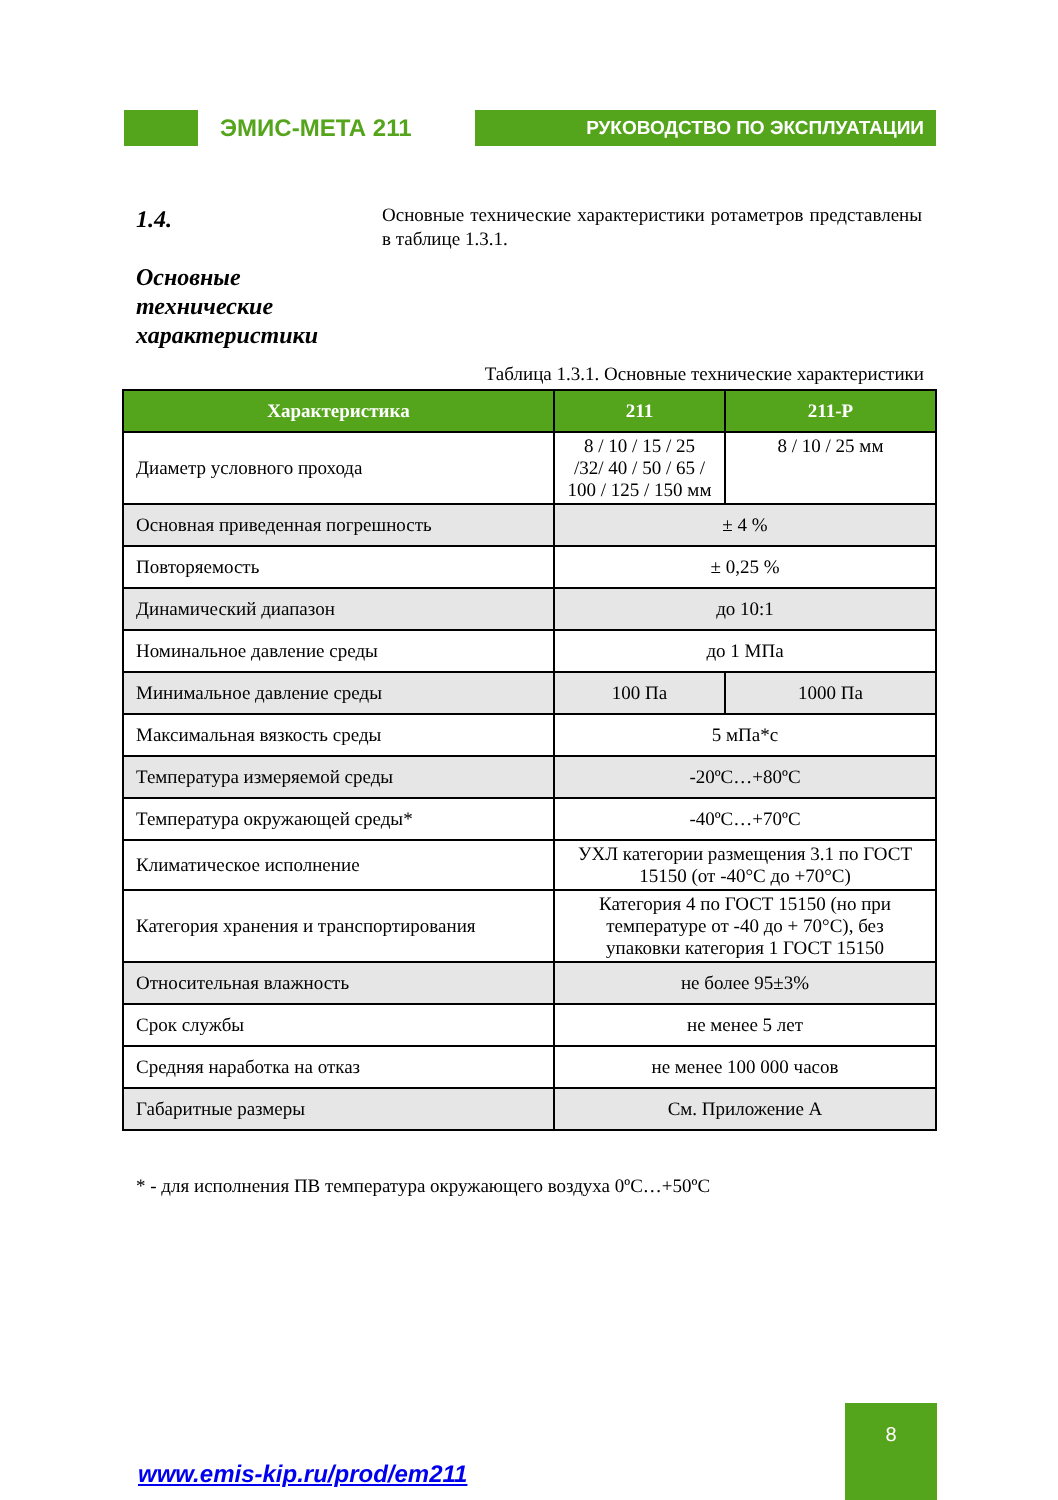ЭМИС-МЕТА 211
РУКОВОДСТВО ПО ЭКСПЛУАТАЦИИ
1.4.
Основные технические характеристики
Основные технические характеристики ротаметров представлены в таблице 1.3.1.
Таблица 1.3.1. Основные технические характеристики
| Характеристика | 211 | | 211-Р |
| --- | --- | --- | --- |
| Диаметр условного прохода | 8 / 10 / 15 / 25 /32/ 40 / 50 / 65 / 100 / 125 / 150 мм | | 8 / 10 / 25 мм |
| Основная приведенная погрешность | ± 4 % | | |
| Повторяемость | ± 0,25 % | | |
| Динамический диапазон | до 10:1 | | |
| Номинальное давление среды | до 1 МПа | | |
| Минимальное давление среды | 100 Па | 1000 Па | |
| Максимальная вязкость среды | 5 мПа*с | | |
| Температура измеряемой среды | -20ºС…+80ºС | | |
| Температура окружающей среды* | -40ºС…+70ºС | | |
| Климатическое исполнение | УХЛ категории размещения 3.1 по ГОСТ 15150 (от -40°С до +70°С) | | |
| Категория хранения и транспортирования | Категория 4 по ГОСТ 15150 (но при температуре от -40 до + 70°С), без упаковки категория 1 ГОСТ 15150 | | |
| Относительная влажность | не более 95±3% | | |
| Срок службы | не менее 5 лет | | |
| Средняя наработка на отказ | не менее 100 000 часов | | |
| Габаритные размеры | См. Приложение А | | |
* - для исполнения ПВ температура окружающего воздуха 0ºС…+50ºС
www.emis-kip.ru/prod/em211
8